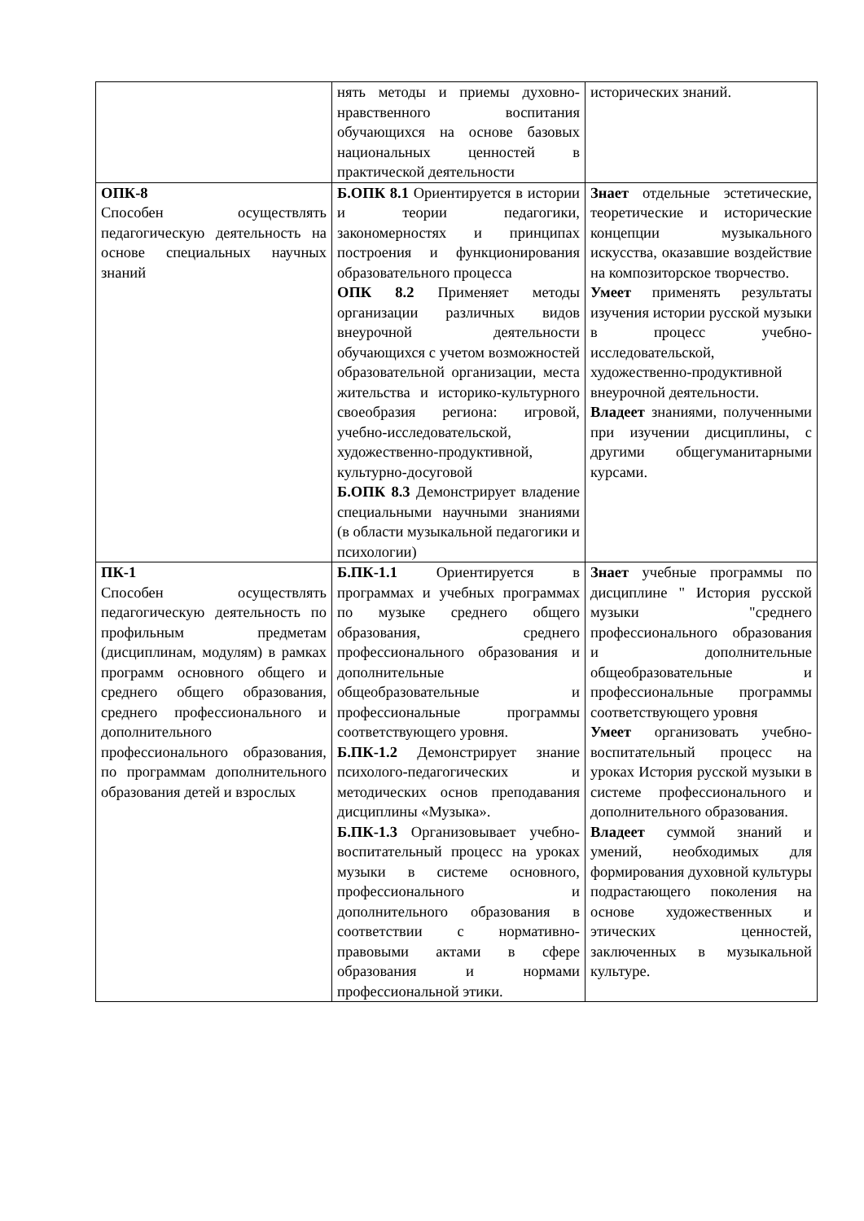| | нять методы и приемы духовно-нравственного воспитания обучающихся на основе базовых национальных ценностей в практической деятельности | исторических знаний. |
| ОПК-8 Способен осуществлять педагогическую деятельность на основе специальных научных знаний | Б.ОПК 8.1 Ориентируется в истории и теории педагогики, закономерностях и принципах построения и функционирования образовательного процесса ОПК 8.2 Применяет методы организации различных видов внеурочной деятельности обучающихся с учетом возможностей образовательной организации, места жительства и историко-культурного своеобразия региона: игровой, учебно-исследовательской, художественно-продуктивной, культурно-досуговой Б.ОПК 8.3 Демонстрирует владение специальными научными знаниями (в области музыкальной педагогики и психологии) | Знает отдельные эстетические, теоретические и исторические концепции музыкального искусства, оказавшие воздействие на композиторское творчество. Умеет применять результаты изучения истории русской музыки в процесс учебно-исследовательской, художественно-продуктивной внеурочной деятельности. Владеет знаниями, полученными при изучении дисциплины, с другими общегуманитарными курсами. |
| ПК-1 Способен осуществлять педагогическую деятельность по профильным предметам (дисциплинам, модулям) в рамках программ основного общего и среднего общего образования, среднего профессионального и дополнительного профессионального образования, по программам дополнительного образования детей и взрослых | Б.ПК-1.1 Ориентируется в программах и учебных программах по музыке среднего общего образования, среднего профессионального образования и дополнительные общеобразовательные и профессиональные программы соответствующего уровня. Б.ПК-1.2 Демонстрирует знание психолого-педагогических и методических основ преподавания дисциплины «Музыка». Б.ПК-1.3 Организовывает учебно-воспитательный процесс на уроках музыки в системе основного, профессионального и дополнительного образования в соответствии с нормативно-правовыми актами в сфере образования и нормами профессиональной этики. | Знает учебные программы по дисциплине " История русской музыки "среднего профессионального образования и дополнительные общеобразовательные и профессиональные программы соответствующего уровня Умеет организовать учебно-воспитательный процесс на уроках История русской музыки в системе профессионального и дополнительного образования. Владеет суммой знаний и умений, необходимых для формирования духовной культуры подрастающего поколения на основе художественных и этических ценностей, заключенных в музыкальной культуре. |